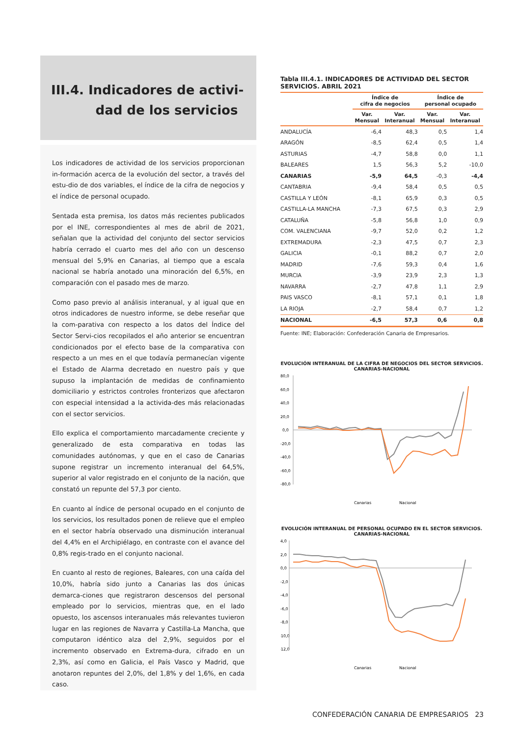III.4. Indicadores de activi-
dad de los servicios
Los indicadores de actividad de los servicios proporcionan in-formación acerca de la evolución del sector, a través del estu-dio de dos variables, el índice de la cifra de negocios y el índice de personal ocupado.
Sentada esta premisa, los datos más recientes publicados por el INE, correspondientes al mes de abril de 2021, señalan que la actividad del conjunto del sector servicios habría cerrado el cuarto mes del año con un descenso mensual del 5,9% en Canarias, al tiempo que a escala nacional se habría anotado una minoración del 6,5%, en comparación con el pasado mes de marzo.
Como paso previo al análisis interanual, y al igual que en otros indicadores de nuestro informe, se debe reseñar que la com-parativa con respecto a los datos del Índice del Sector Servi-cios recopilados el año anterior se encuentran condicionados por el efecto base de la comparativa con respecto a un mes en el que todavía permanecían vigente el Estado de Alarma decretado en nuestro país y que supuso la implantación de medidas de confinamiento domiciliario y estrictos controles fronterizos que afectaron con especial intensidad a la activida-des más relacionadas con el sector servicios.
Ello explica el comportamiento marcadamente creciente y generalizado de esta comparativa en todas las comunidades autónomas, y que en el caso de Canarias supone registrar un incremento interanual del 64,5%, superior al valor registrado en el conjunto de la nación, que constató un repunte del 57,3 por ciento.
En cuanto al índice de personal ocupado en el conjunto de los servicios, los resultados ponen de relieve que el empleo en el sector habría observado una disminución interanual del 4,4% en el Archipiélago, en contraste con el avance del 0,8% regis-trado en el conjunto nacional.
En cuanto al resto de regiones, Baleares, con una caída del 10,0%, habría sido junto a Canarias las dos únicas demarca-ciones que registraron descensos del personal empleado por lo servicios, mientras que, en el lado opuesto, los ascensos interanuales más relevantes tuvieron lugar en las regiones de Navarra y Castilla-La Mancha, que computaron idéntico alza del 2,9%, seguidos por el incremento observado en Extrema-dura, cifrado en un 2,3%, así como en Galicia, el País Vasco y Madrid, que anotaron repuntes del 2,0%, del 1,8% y del 1,6%, en cada caso.
Tabla III.4.1. INDICADORES DE ACTIVIDAD DEL SECTOR SERVICIOS. ABRIL 2021
| | Índice de cifra de negocios | | Índice de personal ocupado | |
| --- | --- | --- | --- | --- |
| | Var. Mensual | Var. Interanual | Var. Mensual | Var. Interanual |
| ANDALUCÍA | -6,4 | 48,3 | 0,5 | 1,4 |
| ARAGÓN | -8,5 | 62,4 | 0,5 | 1,4 |
| ASTURIAS | -4,7 | 58,8 | 0,0 | 1,1 |
| BALEARES | 1,5 | 56,3 | 5,2 | -10,0 |
| CANARIAS | -5,9 | 64,5 | -0,3 | -4,4 |
| CANTABRIA | -9,4 | 58,4 | 0,5 | 0,5 |
| CASTILLA Y LEÓN | -8,1 | 65,9 | 0,3 | 0,5 |
| CASTILLA-LA MANCHA | -7,3 | 67,5 | 0,3 | 2,9 |
| CATALUÑA | -5,8 | 56,8 | 1,0 | 0,9 |
| COM. VALENCIANA | -9,7 | 52,0 | 0,2 | 1,2 |
| EXTREMADURA | -2,3 | 47,5 | 0,7 | 2,3 |
| GALICIA | -0,1 | 88,2 | 0,7 | 2,0 |
| MADRID | -7,6 | 59,3 | 0,4 | 1,6 |
| MURCIA | -3,9 | 23,9 | 2,3 | 1,3 |
| NAVARRA | -2,7 | 47,8 | 1,1 | 2,9 |
| PAIS VASCO | -8,1 | 57,1 | 0,1 | 1,8 |
| LA RIOJA | -2,7 | 58,4 | 0,7 | 1,2 |
| NACIONAL | -6,5 | 57,3 | 0,6 | 0,8 |
Fuente: INE; Elaboración: Confederación Canaria de Empresarios.
EVOLUCIÓN INTERANUAL DE LA CIFRA DE NEGOCIOS DEL SECTOR SERVICIOS. CANARIAS-NACIONAL
80,0
60,0
40,0
20,0
0,0
-20,0
-40,0
-60,0
-80,0
Canarias
Nacional
EVOLUCIÓN INTERANUAL DE PERSONAL OCUPADO EN EL SECTOR SERVICIOS. CANARIAS-NACIONAL
4,0
2,0
0,0
-2,0
-4,0
-6,0
-8,0
-10,0
-12,0
Canarias
Nacional
CONFEDERACIÓN CANARIA DE EMPRESARIOS 23